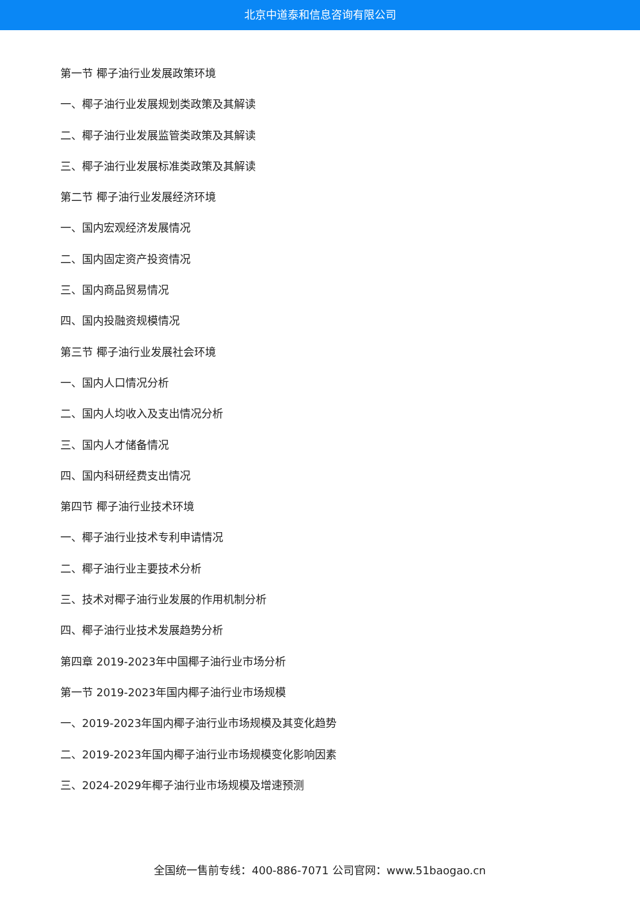北京中道泰和信息咨询有限公司
第一节 椰子油行业发展政策环境
一、椰子油行业发展规划类政策及其解读
二、椰子油行业发展监管类政策及其解读
三、椰子油行业发展标准类政策及其解读
第二节 椰子油行业发展经济环境
一、国内宏观经济发展情况
二、国内固定资产投资情况
三、国内商品贸易情况
四、国内投融资规模情况
第三节 椰子油行业发展社会环境
一、国内人口情况分析
二、国内人均收入及支出情况分析
三、国内人才储备情况
四、国内科研经费支出情况
第四节 椰子油行业技术环境
一、椰子油行业技术专利申请情况
二、椰子油行业主要技术分析
三、技术对椰子油行业发展的作用机制分析
四、椰子油行业技术发展趋势分析
第四章 2019-2023年中国椰子油行业市场分析
第一节 2019-2023年国内椰子油行业市场规模
一、2019-2023年国内椰子油行业市场规模及其变化趋势
二、2019-2023年国内椰子油行业市场规模变化影响因素
三、2024-2029年椰子油行业市场规模及增速预测
全国统一售前专线：400-886-7071 公司官网：www.51baogao.cn